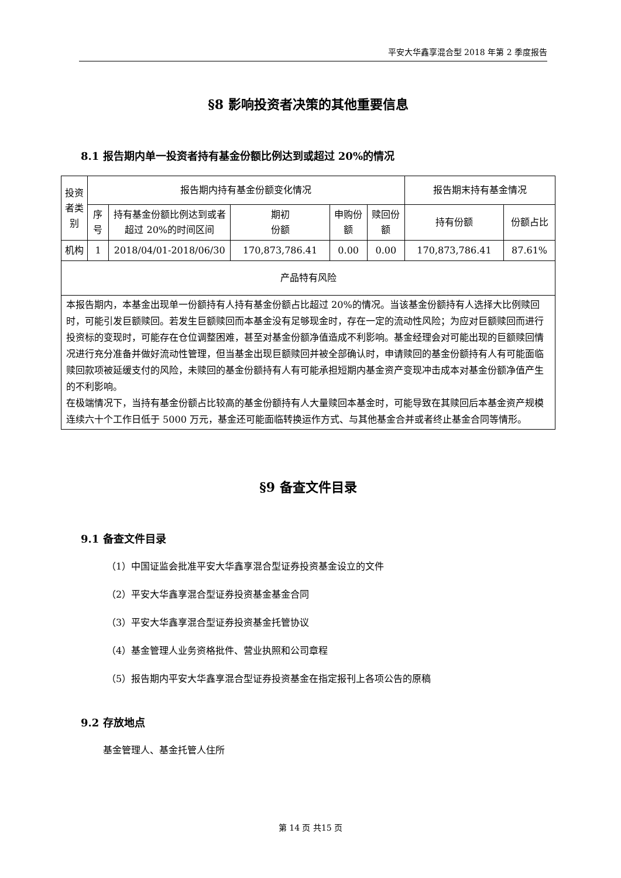平安大华鑫享混合型 2018 年第 2 季度报告
§8 影响投资者决策的其他重要信息
8.1 报告期内单一投资者持有基金份额比例达到或超过 20%的情况
| 投资者类别 | 报告期内持有基金份额变化情况 | | | | | 报告期末持有基金情况 | |
| --- | --- | --- | --- | --- | --- | --- | --- |
| | 序号 | 持有基金份额比例达到或者超过 20%的时间区间 | 期初 份额 | 申购份额 | 赎回份额 | 持有份额 | 份额占比 |
| 机构 | 1 | 2018/04/01-2018/06/30 | 170,873,786.41 | 0.00 | 0.00 | 170,873,786.41 | 87.61% |
| 产品特有风险 | | | | | | | |
| 本报告期内，本基金出现单一份额持有人持有基金份额占比超过 20%的情况。当该基金份额持有人选择大比例赎回时，可能引发巨额赎回。若发生巨额赎回而本基金没有足够现金时，存在一定的流动性风险；为应对巨额赎回而进行投资标的变现时，可能存在仓位调整困难，甚至对基金份额净值造成不利影响。基金经理会对可能出现的巨额赎回情况进行充分准备并做好流动性管理，但当基金出现巨额赎回并被全部确认时，申请赎回的基金份额持有人有可能面临赎回款项被延缓支付的风险，未赎回的基金份额持有人有可能承担短期内基金资产变现冲击成本对基金份额净值产生的不利影响。 在极端情况下，当持有基金份额占比较高的基金份额持有人大量赎回本基金时，可能导致在其赎回后本基金资产规模连续六十个工作日低于 5000 万元，基金还可能面临转换运作方式、与其他基金合并或者终止基金合同等情形。 | | | | | | | |
§9 备查文件目录
9.1 备查文件目录
（1）中国证监会批准平安大华鑫享混合型证券投资基金设立的文件
（2）平安大华鑫享混合型证券投资基金基金合同
（3）平安大华鑫享混合型证券投资基金托管协议
（4）基金管理人业务资格批件、营业执照和公司章程
（5）报告期内平安大华鑫享混合型证券投资基金在指定报刊上各项公告的原稿
9.2 存放地点
基金管理人、基金托管人住所
第 14 页 共15 页